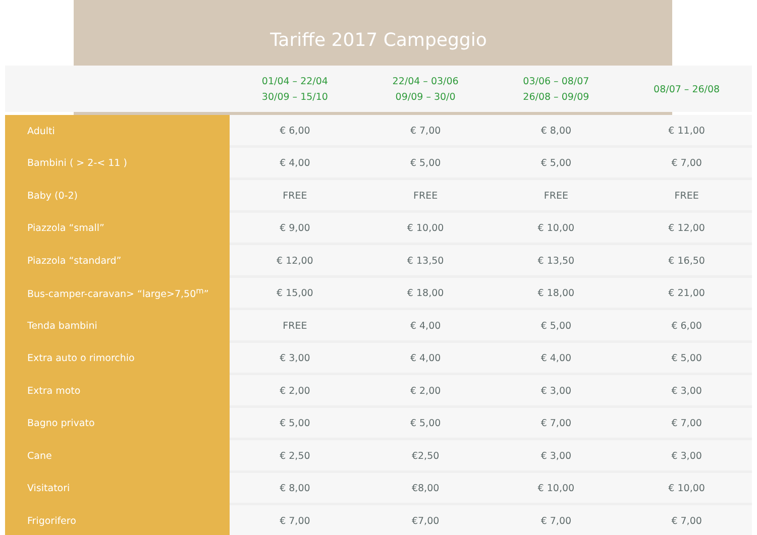Tariffe 2017 Campeggio
| | 01/04 – 22/04 30/09 – 15/10 | 22/04 – 03/06 09/09 – 30/0 | 03/06 – 08/07 26/08 – 09/09 | 08/07 – 26/08 |
| --- | --- | --- | --- | --- |
| Adulti | € 6,00 | € 7,00 | € 8,00 | € 11,00 |
| Bambini ( > 2-< 11 ) | € 4,00 | € 5,00 | € 5,00 | € 7,00 |
| Baby (0-2) | FREE | FREE | FREE | FREE |
| Piazzola “small” | € 9,00 | € 10,00 | € 10,00 | € 12,00 |
| Piazzola “standard” | € 12,00 | € 13,50 | € 13,50 | € 16,50 |
| Bus-camper-caravan> “large>7,50<sup>m</sup>” | € 15,00 | € 18,00 | € 18,00 | € 21,00 |
| Tenda bambini | FREE | € 4,00 | € 5,00 | € 6,00 |
| Extra auto o rimorchio | € 3,00 | € 4,00 | € 4,00 | € 5,00 |
| Extra moto | € 2,00 | € 2,00 | € 3,00 | € 3,00 |
| Bagno privato | € 5,00 | € 5,00 | € 7,00 | € 7,00 |
| Cane | € 2,50 | €2,50 | € 3,00 | € 3,00 |
| Visitatori | € 8,00 | €8,00 | € 10,00 | € 10,00 |
| Frigorifero | € 7,00 | €7,00 | € 7,00 | € 7,00 |